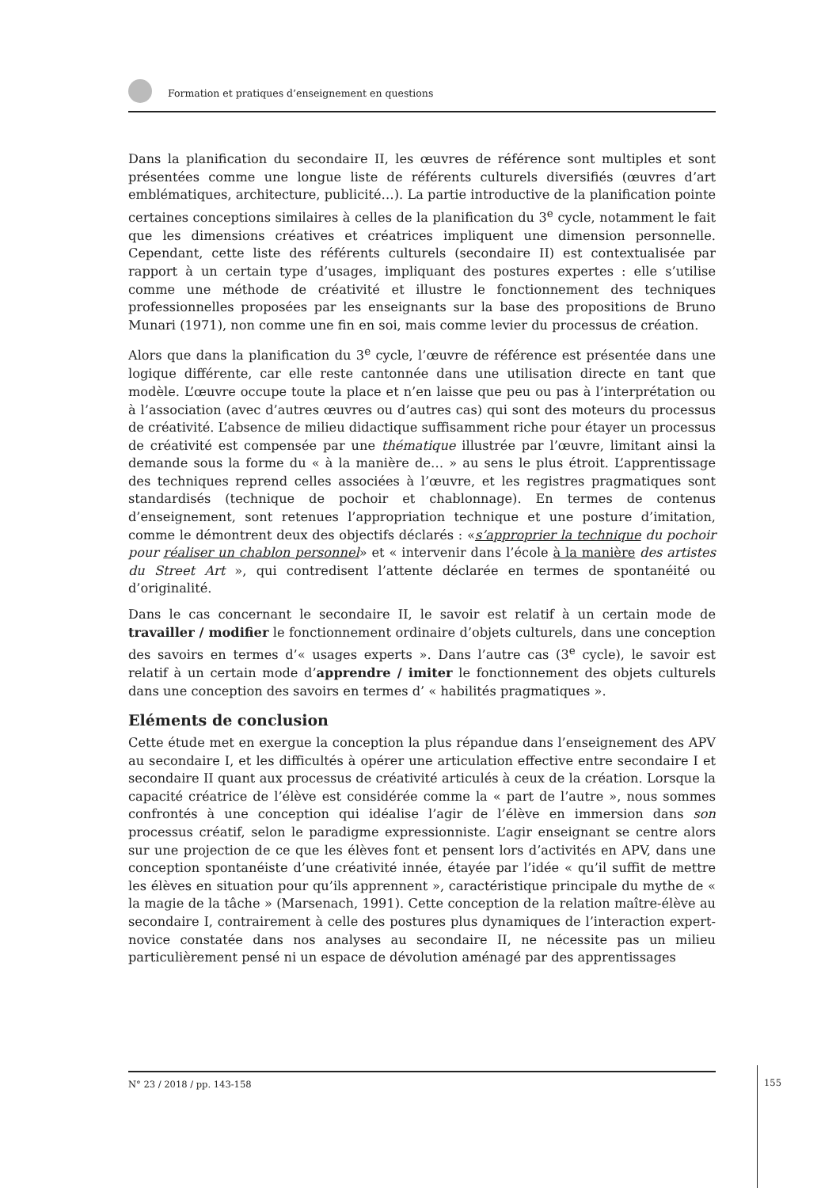Formation et pratiques d’enseignement en questions
Dans la planification du secondaire II, les œuvres de référence sont multiples et sont présentées comme une longue liste de référents culturels diversifiés (œuvres d’art emblématiques, architecture, publicité…). La partie introductive de la planification pointe certaines conceptions similaires à celles de la planification du 3<sup>e</sup> cycle, notamment le fait que les dimensions créatives et créatrices impliquent une dimension personnelle. Cependant, cette liste des référents culturels (secondaire II) est contextualisée par rapport à un certain type d’usages, impliquant des postures expertes : elle s’utilise comme une méthode de créativité et illustre le fonctionnement des techniques professionnelles proposées par les enseignants sur la base des propositions de Bruno Munari (1971), non comme une fin en soi, mais comme levier du processus de création.
Alors que dans la planification du 3<sup>e</sup> cycle, l’œuvre de référence est présentée dans une logique différente, car elle reste cantonnée dans une utilisation directe en tant que modèle. L’œuvre occupe toute la place et n’en laisse que peu ou pas à l’interprétation ou à l’association (avec d’autres œuvres ou d’autres cas) qui sont des moteurs du processus de créativité. L’absence de milieu didactique suffisamment riche pour étayer un processus de créativité est compensée par une thématique illustrée par l’œuvre, limitant ainsi la demande sous la forme du « à la manière de… » au sens le plus étroit. L’apprentissage des techniques reprend celles associées à l’œuvre, et les registres pragmatiques sont standardisés (technique de pochoir et chablonnage). En termes de contenus d’enseignement, sont retenues l’appropriation technique et une posture d’imitation, comme le démontrent deux des objectifs déclarés : «s’approprier la technique du pochoir pour réaliser un chablon personnel» et « intervenir dans l’école à la manière des artistes du Street Art », qui contredisent l’attente déclarée en termes de spontanéité ou d’originalité.
Dans le cas concernant le secondaire II, le savoir est relatif à un certain mode de travailler / modifier le fonctionnement ordinaire d’objets culturels, dans une conception des savoirs en termes d’« usages experts ». Dans l’autre cas (3<sup>e</sup> cycle), le savoir est relatif à un certain mode d’apprendre / imiter le fonctionnement des objets culturels dans une conception des savoirs en termes d’ « habilités pragmatiques ».
Eléments de conclusion
Cette étude met en exergue la conception la plus répandue dans l’enseignement des APV au secondaire I, et les difficultés à opérer une articulation effective entre secondaire I et secondaire II quant aux processus de créativité articulés à ceux de la création. Lorsque la capacité créatrice de l’élève est considérée comme la « part de l’autre », nous sommes confrontés à une conception qui idéalise l’agir de l’élève en immersion dans son processus créatif, selon le paradigme expressionniste. L’agir enseignant se centre alors sur une projection de ce que les élèves font et pensent lors d’activités en APV, dans une conception spontanéiste d’une créativité innée, étayée par l’idée « qu’il suffit de mettre les élèves en situation pour qu’ils apprennent », caractéristique principale du mythe de « la magie de la tâche » (Marsenach, 1991). Cette conception de la relation maître-élève au secondaire I, contrairement à celle des postures plus dynamiques de l’interaction expert-novice constatée dans nos analyses au secondaire II, ne nécessite pas un milieu particulièrement pensé ni un espace de dévolution aménagé par des apprentissages
N° 23 / 2018 / pp. 143-158
155